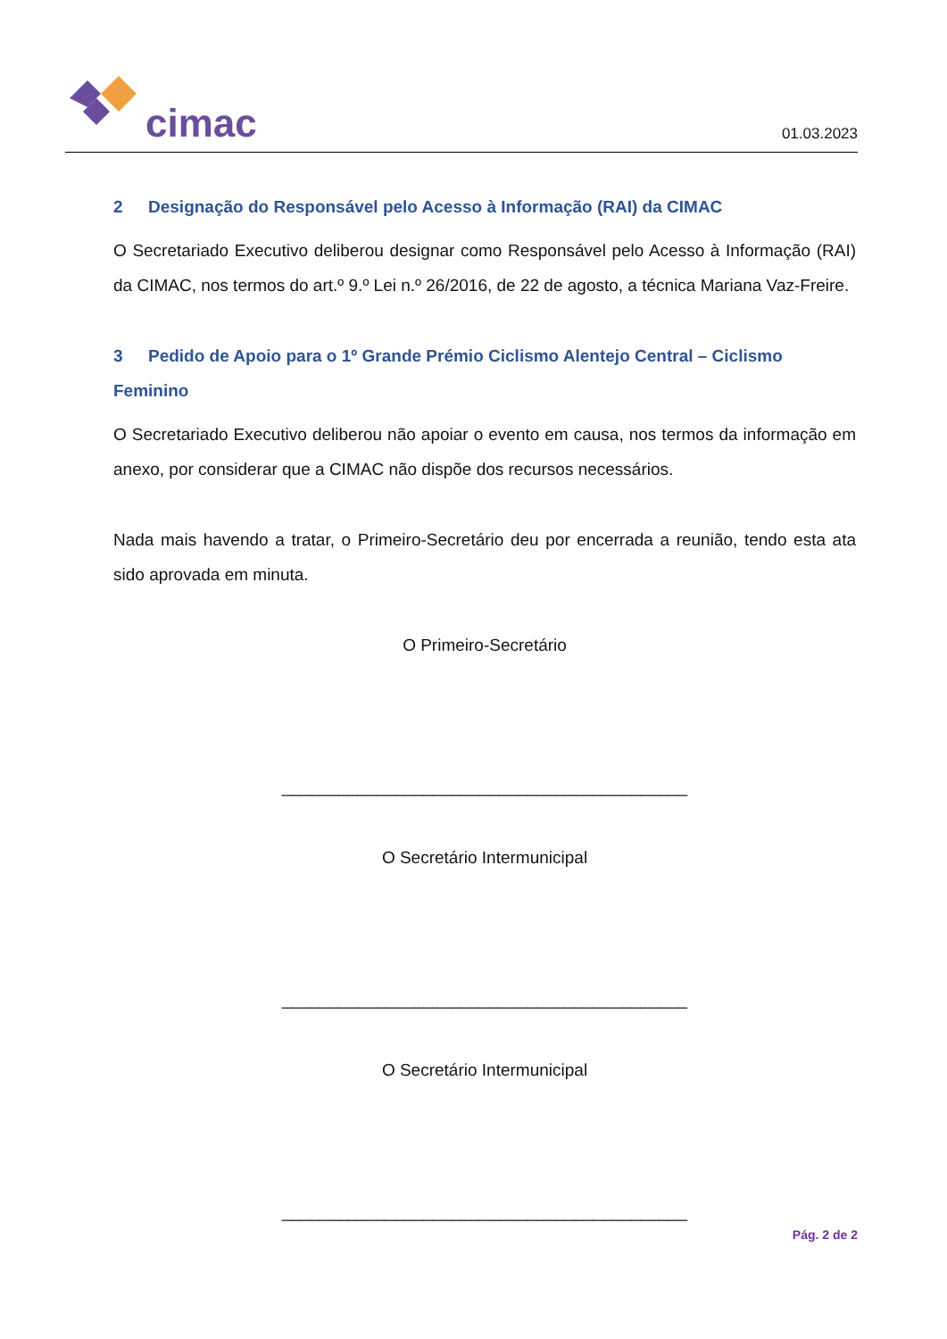cimac
01.03.2023
2 Designação do Responsável pelo Acesso à Informação (RAI) da CIMAC
O Secretariado Executivo deliberou designar como Responsável pelo Acesso à Informação (RAI) da CIMAC, nos termos do art.º 9.º Lei n.º 26/2016, de 22 de agosto, a técnica Mariana Vaz-Freire.
3 Pedido de Apoio para o 1º Grande Prémio Ciclismo Alentejo Central – Ciclismo Feminino
O Secretariado Executivo deliberou não apoiar o evento em causa, nos termos da informação em anexo, por considerar que a CIMAC não dispõe dos recursos necessários.
Nada mais havendo a tratar, o Primeiro-Secretário deu por encerrada a reunião, tendo esta ata sido aprovada em minuta.
O Primeiro-Secretário
___________________________________________
O Secretário Intermunicipal
___________________________________________
O Secretário Intermunicipal
___________________________________________
Pág. 2 de 2